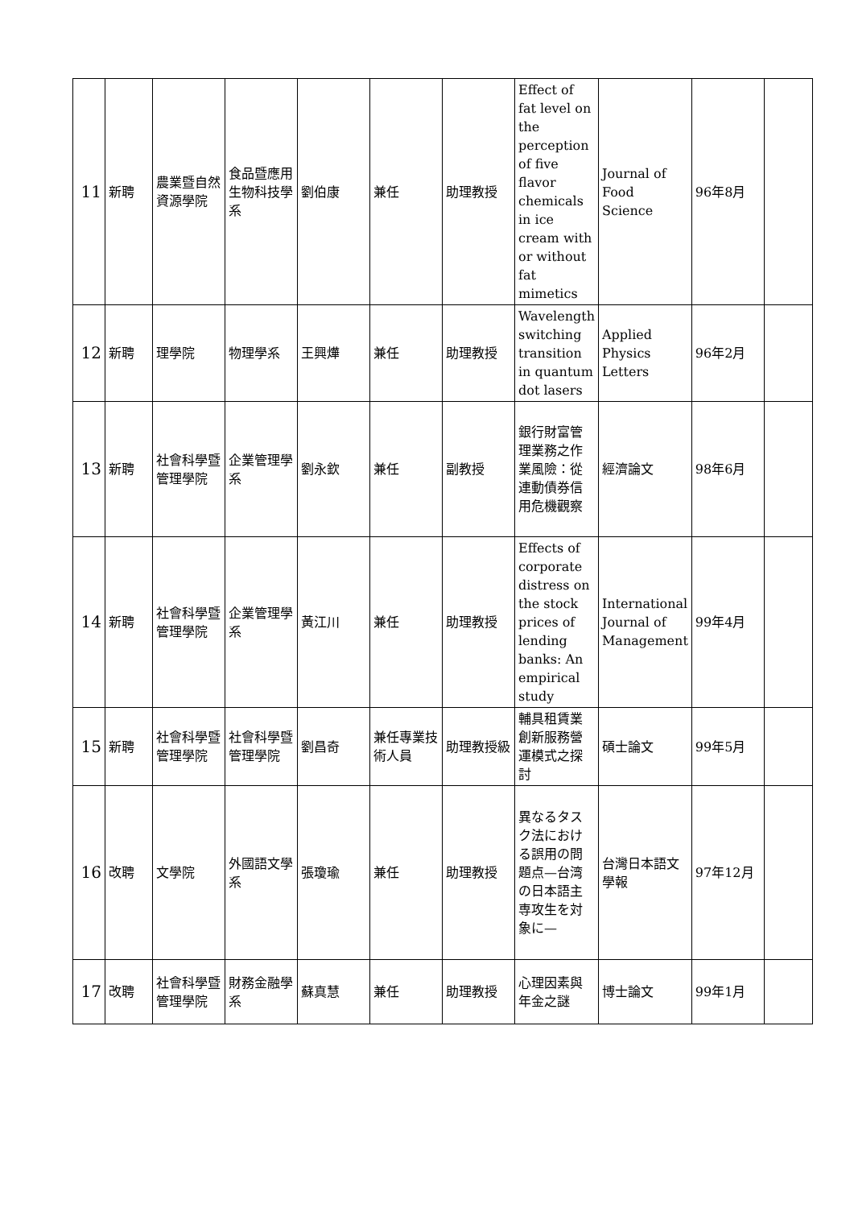| 11 | 新聘 | 農業暨自然資源學院 | 食品暨應用生物科技學系 | 劉伯康 | 兼任 | 助理教授 | Effect of fat level on the perception of five flavor chemicals in ice cream with or without fat mimetics | Journal of Food Science | 96年8月 | |
| 12 | 新聘 | 理學院 | 物理學系 | 王興燁 | 兼任 | 助理教授 | Wavelength switching transition in quantum dot lasers | Applied Physics Letters | 96年2月 | |
| 13 | 新聘 | 社會科學暨管理學院 | 企業管理學系 | 劉永欽 | 兼任 | 副教授 | 銀行財富管理業務之作業風險：從連動債券信用危機觀察 | 經濟論文 | 98年6月 | |
| 14 | 新聘 | 社會科學暨管理學院 | 企業管理學系 | 黃江川 | 兼任 | 助理教授 | Effects of corporate distress on the stock prices of lending banks: An empirical study | International Journal of Management | 99年4月 | |
| 15 | 新聘 | 社會科學暨管理學院 | 社會科學暨管理學院 | 劉昌奇 | 兼任專業技術人員 | 助理教授級 | 輔具租賃業創新服務營運模式之探討 | 碩士論文 | 99年5月 | |
| 16 | 改聘 | 文學院 | 外國語文學系 | 張瓊瑜 | 兼任 | 助理教授 | 異なるタスク法における誤用の問題点—台湾の日本語主専攻生を対象に— | 台灣日本語文學報 | 97年12月 | |
| 17 | 改聘 | 社會科學暨管理學院 | 財務金融學系 | 蘇真慧 | 兼任 | 助理教授 | 心理因素與年金之謎 | 博士論文 | 99年1月 | |